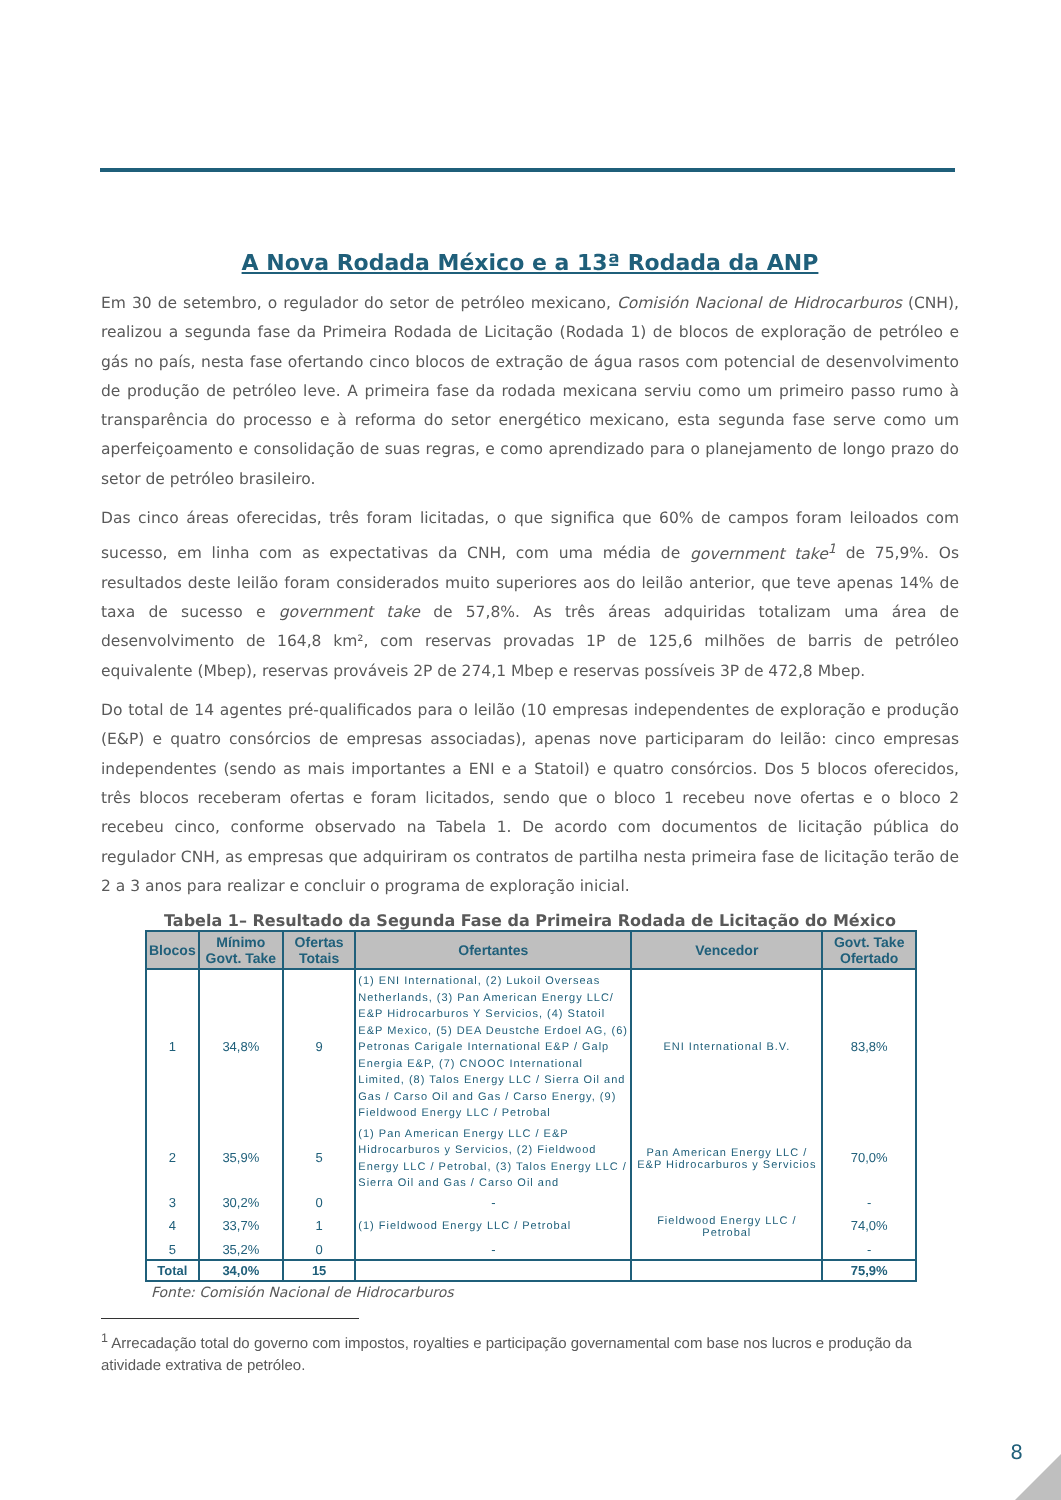A Nova Rodada México e a 13ª Rodada da ANP
Em 30 de setembro, o regulador do setor de petróleo mexicano, Comisión Nacional de Hidrocarburos (CNH), realizou a segunda fase da Primeira Rodada de Licitação (Rodada 1) de blocos de exploração de petróleo e gás no país, nesta fase ofertando cinco blocos de extração de água rasos com potencial de desenvolvimento de produção de petróleo leve. A primeira fase da rodada mexicana serviu como um primeiro passo rumo à transparência do processo e à reforma do setor energético mexicano, esta segunda fase serve como um aperfeiçoamento e consolidação de suas regras, e como aprendizado para o planejamento de longo prazo do setor de petróleo brasileiro.
Das cinco áreas oferecidas, três foram licitadas, o que significa que 60% de campos foram leiloados com sucesso, em linha com as expectativas da CNH, com uma média de government take<sup>1</sup> de 75,9%. Os resultados deste leilão foram considerados muito superiores aos do leilão anterior, que teve apenas 14% de taxa de sucesso e government take de 57,8%. As três áreas adquiridas totalizam uma área de desenvolvimento de 164,8 km², com reservas provadas 1P de 125,6 milhões de barris de petróleo equivalente (Mbep), reservas prováveis 2P de 274,1 Mbep e reservas possíveis 3P de 472,8 Mbep.
Do total de 14 agentes pré-qualificados para o leilão (10 empresas independentes de exploração e produção (E&P) e quatro consórcios de empresas associadas), apenas nove participaram do leilão: cinco empresas independentes (sendo as mais importantes a ENI e a Statoil) e quatro consórcios. Dos 5 blocos oferecidos, três blocos receberam ofertas e foram licitados, sendo que o bloco 1 recebeu nove ofertas e o bloco 2 recebeu cinco, conforme observado na Tabela 1. De acordo com documentos de licitação pública do regulador CNH, as empresas que adquiriram os contratos de partilha nesta primeira fase de licitação terão de 2 a 3 anos para realizar e concluir o programa de exploração inicial.
Tabela 1– Resultado da Segunda Fase da Primeira Rodada de Licitação do México
| Blocos | Mínimo Govt. Take | Ofertas Totais | Ofertantes | Vencedor | Govt. Take Ofertado |
| --- | --- | --- | --- | --- | --- |
| 1 | 34,8% | 9 | (1) ENI International, (2) Lukoil Overseas Netherlands, (3) Pan American Energy LLC/ E&P Hidrocarburos Y Servicios, (4) Statoil E&P Mexico, (5) DEA Deustche Erdoel AG, (6) Petronas Carigale International E&P / Galp Energia E&P, (7) CNOOC International Limited, (8) Talos Energy LLC / Sierra Oil and Gas / Carso Oil and Gas / Carso Energy, (9) Fieldwood Energy LLC / Petrobal | ENI International B.V. | 83,8% |
| 2 | 35,9% | 5 | (1) Pan American Energy LLC / E&P Hidrocarburos y Servicios, (2) Fieldwood Energy LLC / Petrobal, (3) Talos Energy LLC / Sierra Oil and Gas / Carso Oil and | Pan American Energy LLC / E&P Hidrocarburos y Servicios | 70,0% |
| 3 | 30,2% | 0 | - | | - |
| 4 | 33,7% | 1 | (1) Fieldwood Energy LLC / Petrobal | Fieldwood Energy LLC / Petrobal | 74,0% |
| 5 | 35,2% | 0 | - | | - |
| Total | 34,0% | 15 | | | 75,9% |
Fonte: Comisión Nacional de Hidrocarburos
<sup>1</sup> Arrecadação total do governo com impostos, royalties e participação governamental com base nos lucros e produção da atividade extrativa de petróleo.
8